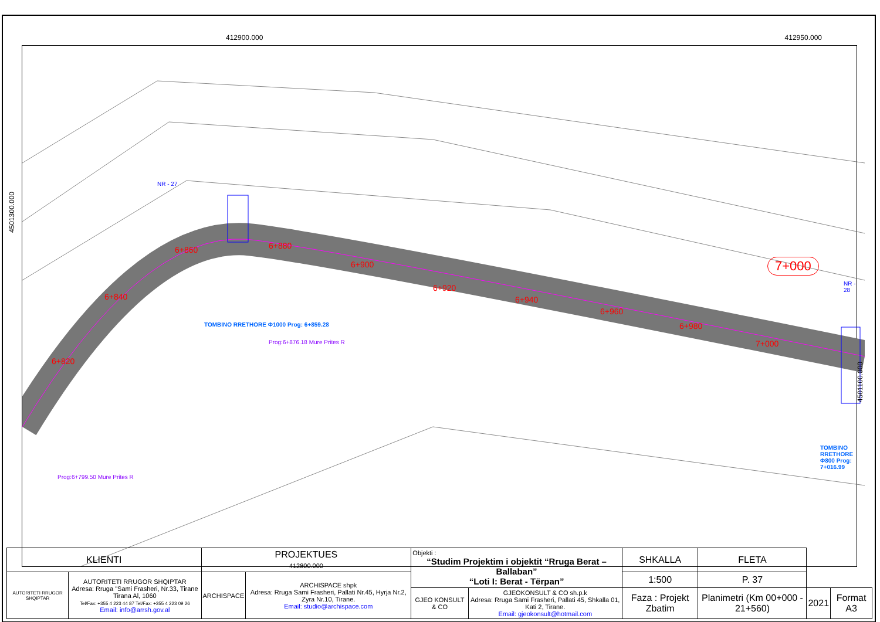412900.000 412950.000
6+880
6+900
6+920
6+940
6+960
6+980
7+000
7+000
6+860
6+840
6+820
NR - 27
NR - 28
TOMBINO RRETHORE Φ1000 Prog: 6+859.28
TOMBINO RRETHORE Φ800 Prog: 7+016.99
Prog:6+876.18 Mure Prites R
Prog:6+799.50 Mure Prites R
4501300.000
4501100.000
| KLIENTI | | PROJEKTUES 412800.000 | | Objekti : “Studim Projektim i objektit “Rruga Berat – Ballaban” “Loti I: Berat - Tërpan” | | SHKALLA | FLETA | | |
| AUTORITETI RRUGOR SHQIPTAR | AUTORITETI RRUGOR SHQIPTAR Adresa: Rruga "Sami Frasheri, Nr.33, Tirane Tirana Al, 1060 Tel/Fax: +355 4 223 44 87 Tel/Fax: +355 4 223 09 26 Email: info@arrsh.gov.al | ARCHISPACE | ARCHISPACE shpk Adresa: Rruga Sami Frasheri, Pallati Nr.45, Hyrja Nr.2, Zyra Nr.10, Tirane. Email: studio@archispace.com | | | 1:500 | P. 37 | | |
| | | | | GJEO KONSULT & CO | GJEOKONSULT & CO sh.p.k Adresa: Rruga Sami Frasheri, Pallati 45, Shkalla 01, Kati 2, Tirane. Email: gjeokonsult@hotmail.com | Faza : Projekt Zbatim | Planimetri (Km 00+000 - 21+560) | 2021 | Format A3 |